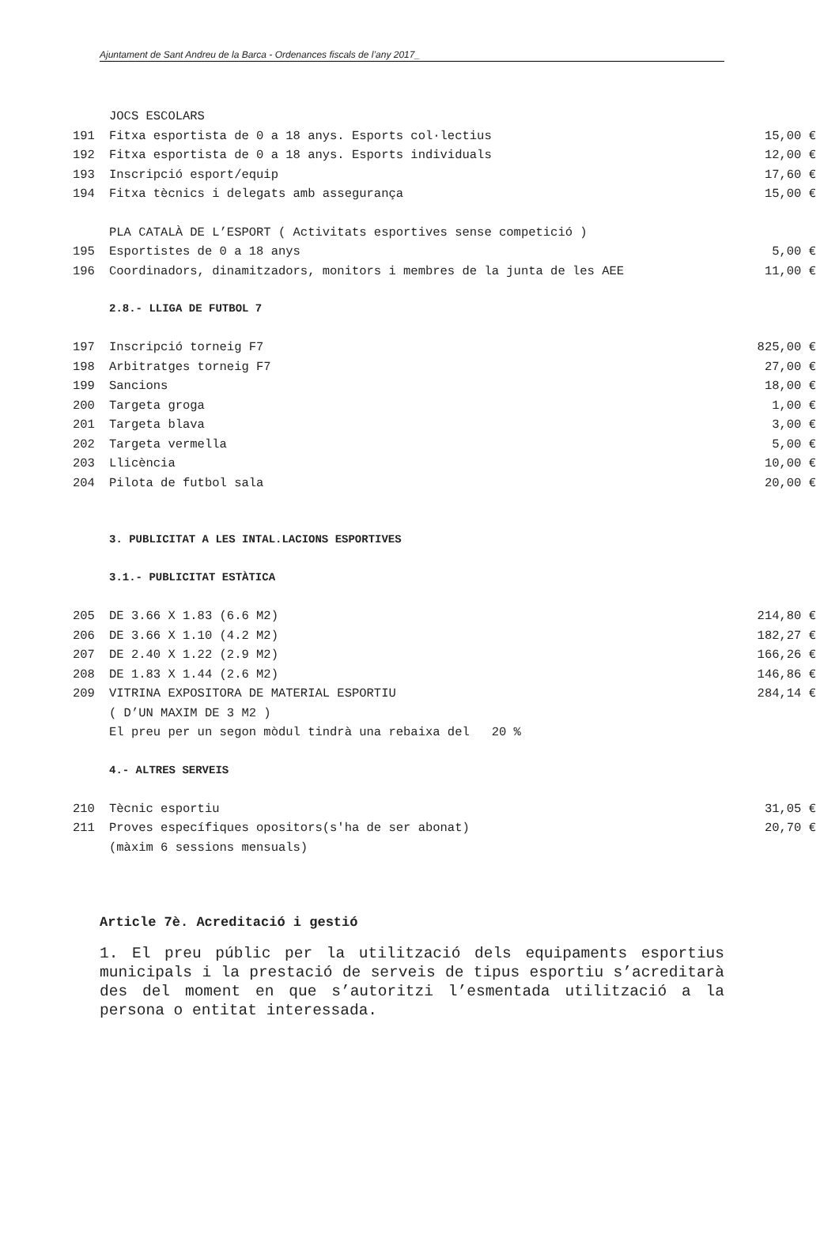Ajuntament de Sant Andreu de la Barca - Ordenances fiscals de l’any 2017_
| | JOCS ESCOLARS | |
| 191 | Fitxa esportista de 0 a 18 anys. Esports col·lectius | 15,00 € |
| 192 | Fitxa esportista de 0 a 18 anys. Esports individuals | 12,00 € |
| 193 | Inscripció esport/equip | 17,60 € |
| 194 | Fitxa tècnics i delegats amb assegurança | 15,00 € |
| | PLA CATALÀ DE L’ESPORT ( Activitats esportives sense competició ) | |
| 195 | Esportistes de 0 a 18 anys | 5,00 € |
| 196 | Coordinadors, dinamitzadors, monitors i membres de la junta de les AEE | 11,00 € |
| | 2.8.- LLIGA DE FUTBOL 7 | |
| 197 | Inscripció torneig F7 | 825,00 € |
| 198 | Arbitratges torneig F7 | 27,00 € |
| 199 | Sancions | 18,00 € |
| 200 | Targeta groga | 1,00 € |
| 201 | Targeta blava | 3,00 € |
| 202 | Targeta vermella | 5,00 € |
| 203 | Llicència | 10,00 € |
| 204 | Pilota de futbol sala | 20,00 € |
| | 3. PUBLICITAT A LES INTAL.LACIONS ESPORTIVES | |
| | 3.1.- PUBLICITAT ESTÀTICA | |
| 205 | DE 3.66 X 1.83 (6.6 M2) | 214,80 € |
| 206 | DE 3.66 X 1.10 (4.2 M2) | 182,27 € |
| 207 | DE 2.40 X 1.22 (2.9 M2) | 166,26 € |
| 208 | DE 1.83 X 1.44 (2.6 M2) | 146,86 € |
| 209 | VITRINA EXPOSITORA DE MATERIAL ESPORTIU | 284,14 € |
| | ( D’UN MAXIM DE 3 M2 ) | |
| | El preu per un segon mòdul tindrà una rebaixa del 20 % | |
| | 4.- ALTRES SERVEIS | |
| 210 | Tècnic esportiu | 31,05 € |
| 211 | Proves específiques opositors(s'ha de ser abonat) | 20,70 € |
| | (màxim 6 sessions mensuals) | |
Article 7è. Acreditació i gestió
1. El preu públic per la utilització dels equipaments esportius municipals i la prestació de serveis de tipus esportiu s’acreditarà des del moment en que s’autoritzi l’esmentada utilització a la persona o entitat interessada.